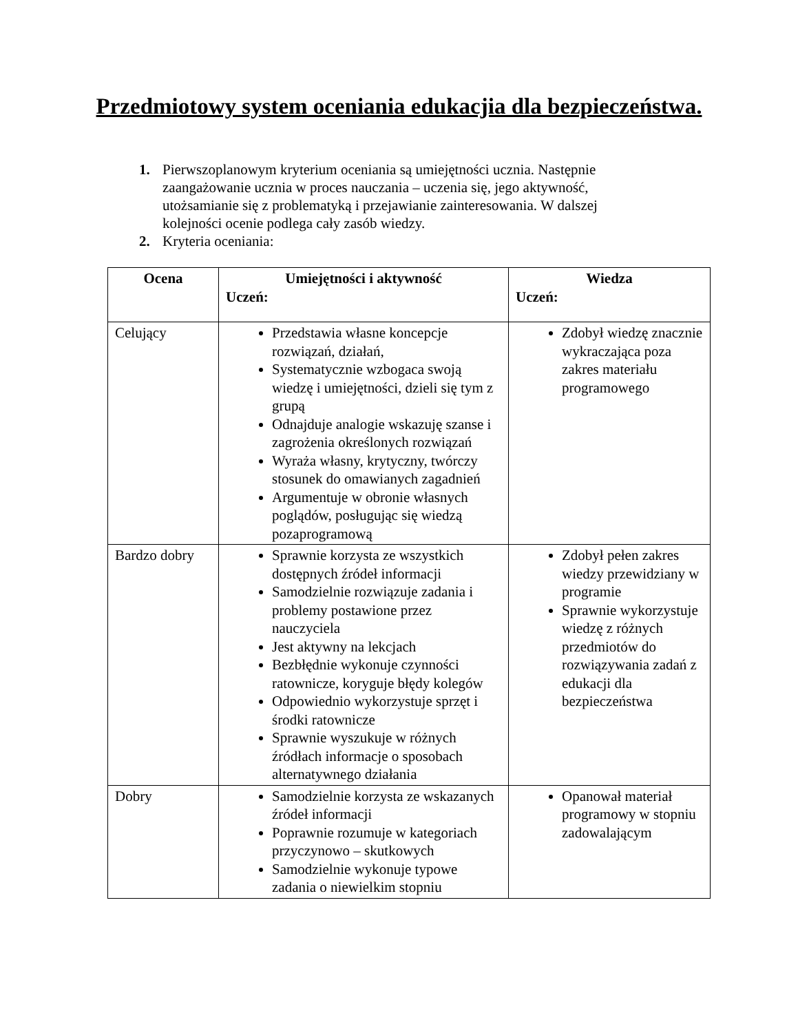Przedmiotowy system oceniania edukacjia dla bezpieczeństwa.
1. Pierwszoplanowym kryterium oceniania są umiejętności ucznia. Następnie zaangażowanie ucznia w proces nauczania – uczenia się, jego aktywność, utożsamianie się z problematyką i przejawianie zainteresowania. W dalszej kolejności ocenie podlega cały zasób wiedzy.
2. Kryteria oceniania:
| Ocena | Umiejętności i aktywność Uczeń: | Wiedza Uczeń: |
| --- | --- | --- |
| Celujący | Przedstawia własne koncepcje rozwiązań, działań, Systematycznie wzbogaca swoją wiedzę i umiejętności, dzieli się tym z grupą Odnajduje analogie wskazuję szanse i zagrożenia określonych rozwiązań Wyraża własny, krytyczny, twórczy stosunek do omawianych zagadnień Argumentuje w obronie własnych poglądów, posługując się wiedzą pozaprogramową | Zdobył wiedzę znacznie wykraczająca poza zakres materiału programowego |
| Bardzo dobry | Sprawnie korzysta ze wszystkich dostępnych źródeł informacji Samodzielnie rozwiązuje zadania i problemy postawione przez nauczyciela Jest aktywny na lekcjach Bezbłędnie wykonuje czynności ratownicze, koryguje błędy kolegów Odpowiednio wykorzystuje sprzęt i środki ratownicze Sprawnie wyszukuje w różnych źródłach informacje o sposobach alternatywnego działania | Zdobył pełen zakres wiedzy przewidziany w programie Sprawnie wykorzystuje wiedzę z różnych przedmiotów do rozwiązywania zadań z edukacji dla bezpieczeństwa |
| Dobry | Samodzielnie korzysta ze wskazanych źródeł informacji Poprawnie rozumuje w kategoriach przyczynowo – skutkowych Samodzielnie wykonuje typowe zadania o niewielkim stopniu | Opanował materiał programowy w stopniu zadowalającym |